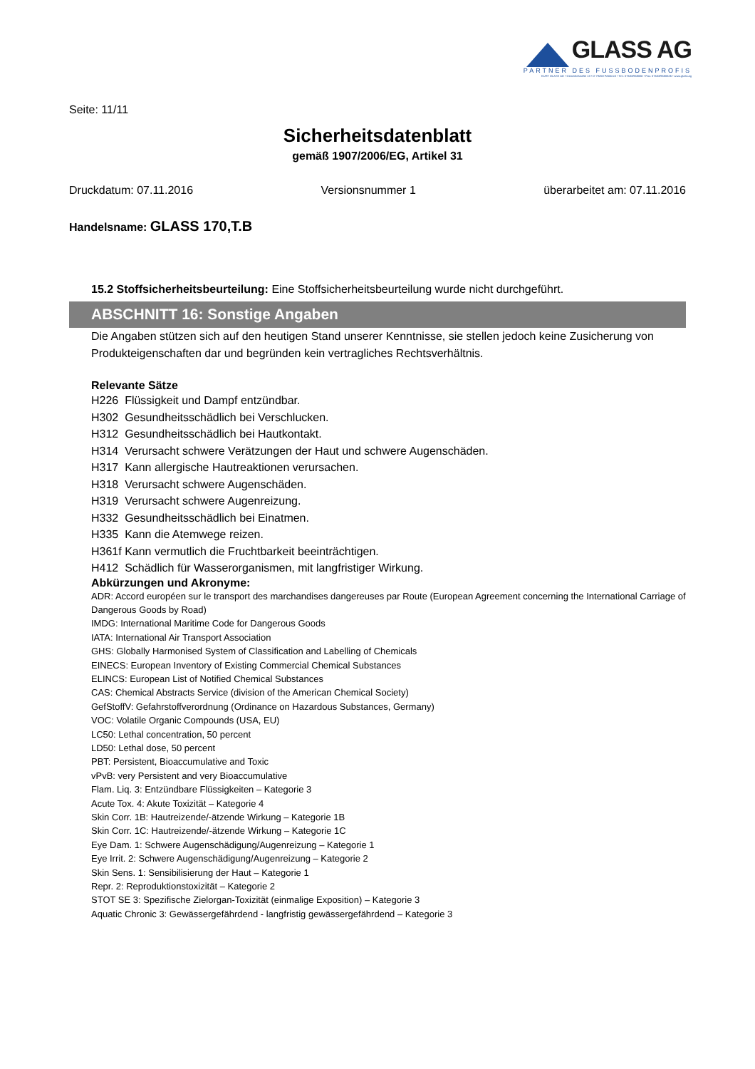GLASS AG
PARTNER DES FUSSBODENPROFIS
KURT GLASS AG • Gewerbestraße 13 • D-79258 Feldkirch • Tel.: 07633/958060 • Fax: 07633/9580626 • www.glass.ag
Seite: 11/11
Sicherheitsdatenblatt
gemäß 1907/2006/EG, Artikel 31
Druckdatum: 07.11.2016 Versionsnummer 1 überarbeitet am: 07.11.2016
Handelsname: GLASS 170,T.B
15.2 Stoffsicherheitsbeurteilung: Eine Stoffsicherheitsbeurteilung wurde nicht durchgeführt.
ABSCHNITT 16: Sonstige Angaben
Die Angaben stützen sich auf den heutigen Stand unserer Kenntnisse, sie stellen jedoch keine Zusicherung von Produkteigenschaften dar und begründen kein vertragliches Rechtsverhältnis.
Relevante Sätze
H226 Flüssigkeit und Dampf entzündbar.
H302 Gesundheitsschädlich bei Verschlucken.
H312 Gesundheitsschädlich bei Hautkontakt.
H314 Verursacht schwere Verätzungen der Haut und schwere Augenschäden.
H317 Kann allergische Hautreaktionen verursachen.
H318 Verursacht schwere Augenschäden.
H319 Verursacht schwere Augenreizung.
H332 Gesundheitsschädlich bei Einatmen.
H335 Kann die Atemwege reizen.
H361f Kann vermutlich die Fruchtbarkeit beeinträchtigen.
H412 Schädlich für Wasserorganismen, mit langfristiger Wirkung.
Abkürzungen und Akronyme:
ADR: Accord européen sur le transport des marchandises dangereuses par Route (European Agreement concerning the International Carriage of Dangerous Goods by Road)
IMDG: International Maritime Code for Dangerous Goods
IATA: International Air Transport Association
GHS: Globally Harmonised System of Classification and Labelling of Chemicals
EINECS: European Inventory of Existing Commercial Chemical Substances
ELINCS: European List of Notified Chemical Substances
CAS: Chemical Abstracts Service (division of the American Chemical Society)
GefStoffV: Gefahrstoffverordnung (Ordinance on Hazardous Substances, Germany)
VOC: Volatile Organic Compounds (USA, EU)
LC50: Lethal concentration, 50 percent
LD50: Lethal dose, 50 percent
PBT: Persistent, Bioaccumulative and Toxic
vPvB: very Persistent and very Bioaccumulative
Flam. Liq. 3: Entzündbare Flüssigkeiten – Kategorie 3
Acute Tox. 4: Akute Toxizität – Kategorie 4
Skin Corr. 1B: Hautreizende/-ätzende Wirkung – Kategorie 1B
Skin Corr. 1C: Hautreizende/-ätzende Wirkung – Kategorie 1C
Eye Dam. 1: Schwere Augenschädigung/Augenreizung – Kategorie 1
Eye Irrit. 2: Schwere Augenschädigung/Augenreizung – Kategorie 2
Skin Sens. 1: Sensibilisierung der Haut – Kategorie 1
Repr. 2: Reproduktionstoxizität – Kategorie 2
STOT SE 3: Spezifische Zielorgan-Toxizität (einmalige Exposition) – Kategorie 3
Aquatic Chronic 3: Gewässergefährdend - langfristig gewässergefährdend – Kategorie 3